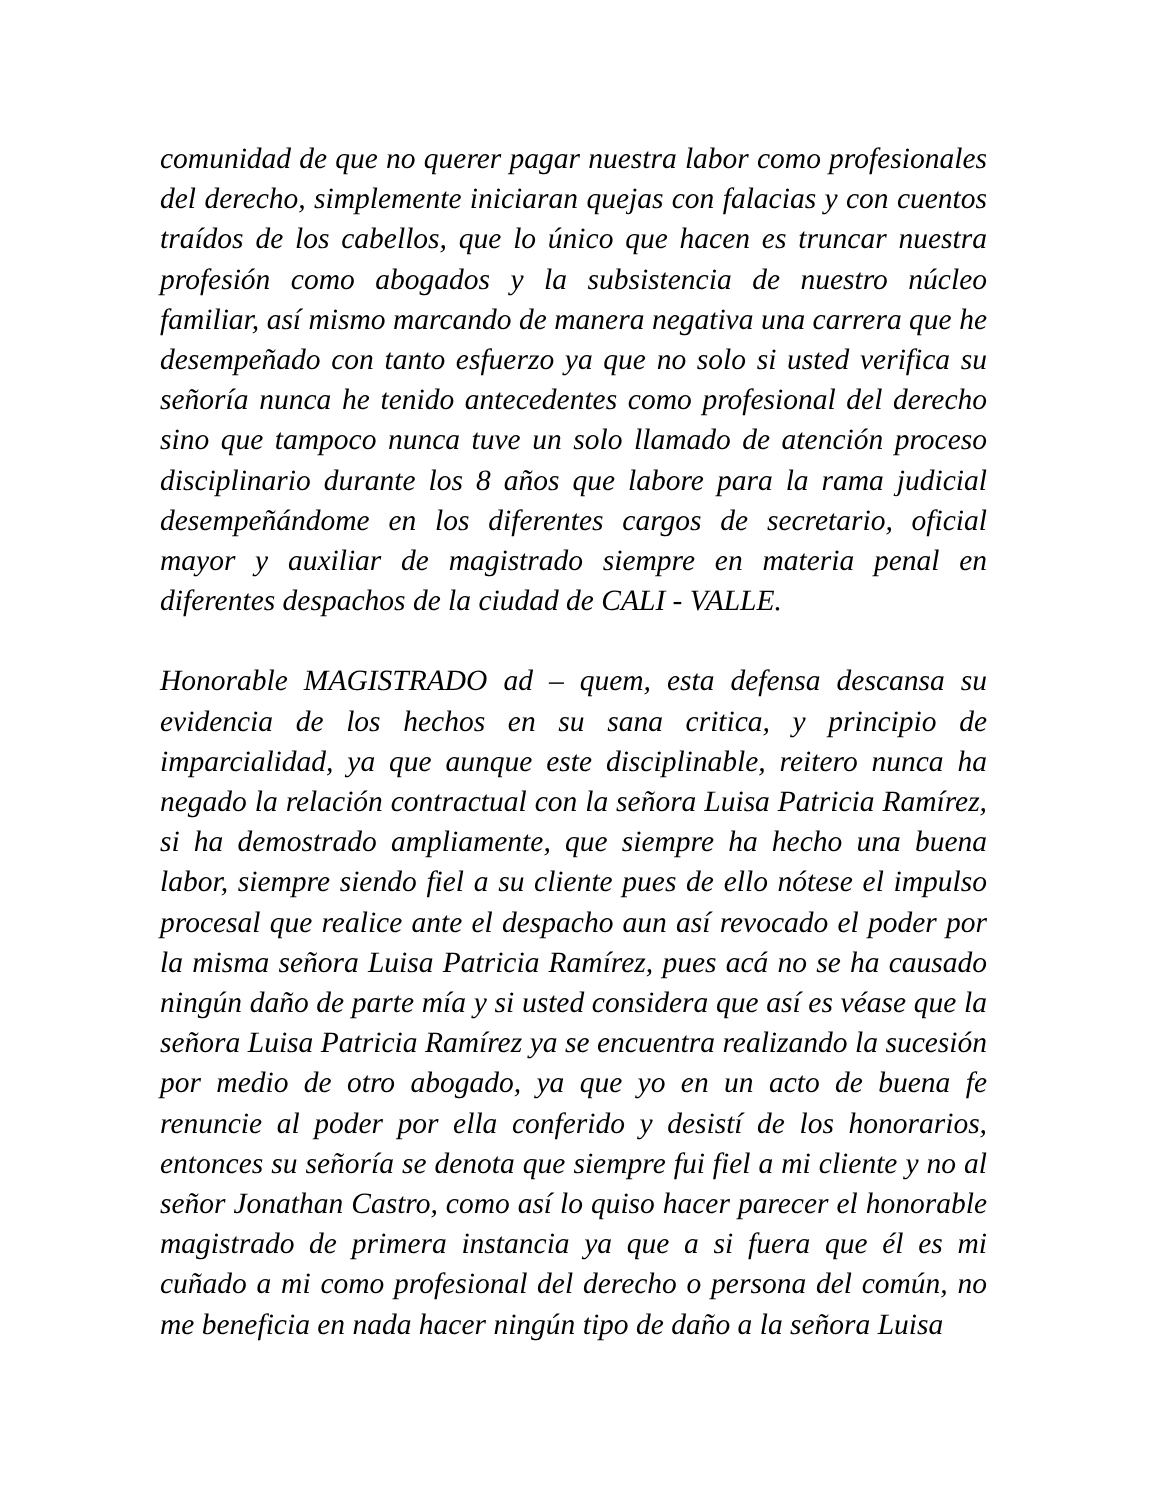comunidad de que no querer pagar nuestra labor como profesionales del derecho, simplemente iniciaran quejas con falacias y con cuentos traídos de los cabellos, que lo único que hacen es truncar nuestra profesión como abogados y la subsistencia de nuestro núcleo familiar, así mismo marcando de manera negativa una carrera que he desempeñado con tanto esfuerzo ya que no solo si usted verifica su señoría nunca he tenido antecedentes como profesional del derecho sino que tampoco nunca tuve un solo llamado de atención proceso disciplinario durante los 8 años que labore para la rama judicial desempeñándome en los diferentes cargos de secretario, oficial mayor y auxiliar de magistrado siempre en materia penal en diferentes despachos de la ciudad de CALI - VALLE.
Honorable MAGISTRADO ad – quem, esta defensa descansa su evidencia de los hechos en su sana critica, y principio de imparcialidad, ya que aunque este disciplinable, reitero nunca ha negado la relación contractual con la señora Luisa Patricia Ramírez, si ha demostrado ampliamente, que siempre ha hecho una buena labor, siempre siendo fiel a su cliente pues de ello nótese el impulso procesal que realice ante el despacho aun así revocado el poder por la misma señora Luisa Patricia Ramírez, pues acá no se ha causado ningún daño de parte mía y si usted considera que así es véase que la señora Luisa Patricia Ramírez ya se encuentra realizando la sucesión por medio de otro abogado, ya que yo en un acto de buena fe renuncie al poder por ella conferido y desistí de los honorarios, entonces su señoría se denota que siempre fui fiel a mi cliente y no al señor Jonathan Castro, como así lo quiso hacer parecer el honorable magistrado de primera instancia ya que a si fuera que él es mi cuñado a mi como profesional del derecho o persona del común, no me beneficia en nada hacer ningún tipo de daño a la señora Luisa